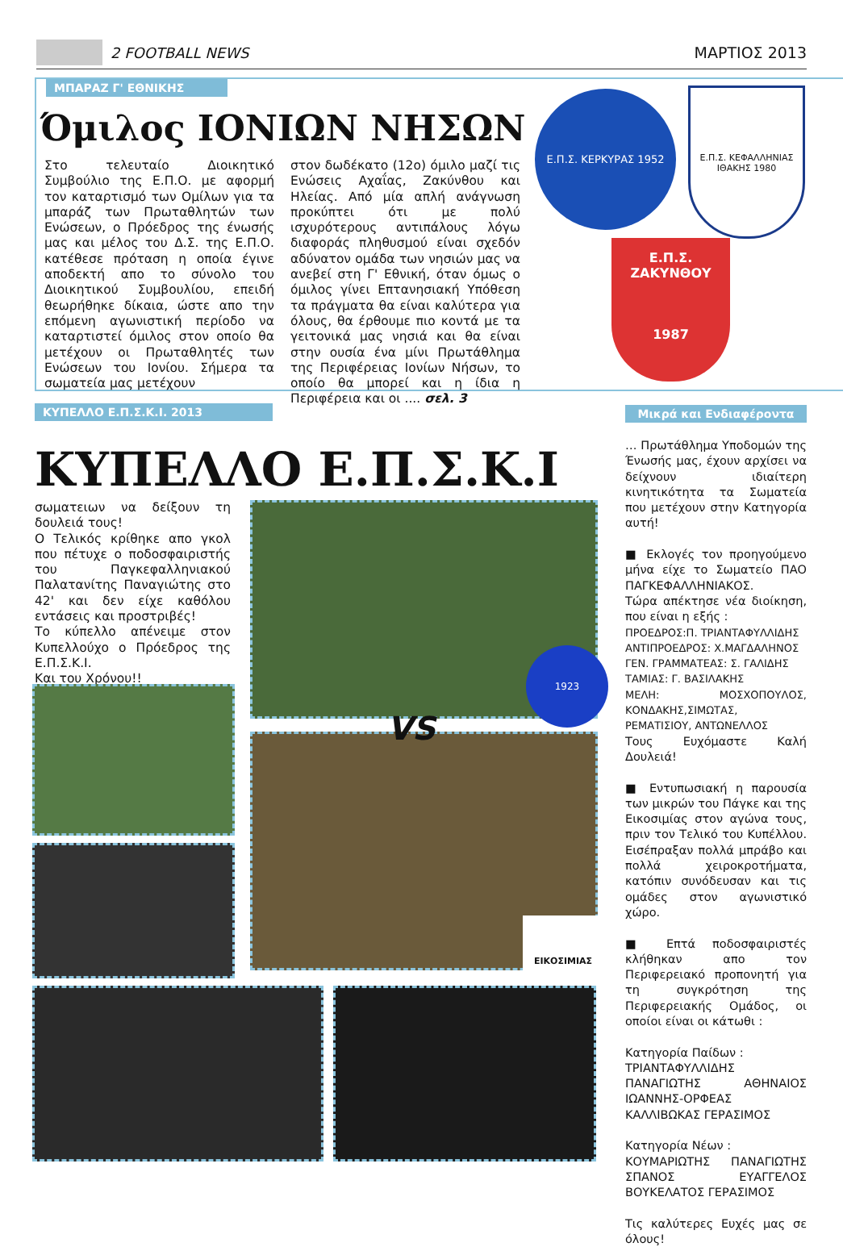2 FOOTBALL NEWS ΜΑΡΤΙΟΣ 2013
ΜΠΑΡΑΖ Γ' ΕΘΝΙΚΗΣ
Όμιλος ΙΟΝΙΩΝ ΝΗΣΩΝ
Στο τελευταίο Διοικητικό Συμβούλιο της Ε.Π.Ο. με αφορμή τον καταρτισμό των Ομίλων για τα μπαράζ των Πρωταθλητών των Ενώσεων, ο Πρόεδρος της ένωσής μας και μέλος του Δ.Σ. της Ε.Π.Ο. κατέθεσε πρόταση η οποία έγινε αποδεκτή απο το σύνολο του Διοικητικού Συμβουλίου, επειδή θεωρήθηκε δίκαια, ώστε απο την επόμενη αγωνιστική περίοδο να καταρτιστεί όμιλος στον οποίο θα μετέχουν οι Πρωταθλητές των Ενώσεων του Ιονίου. Σήμερα τα σωματεία μας μετέχουν
στον δωδέκατο (12ο) όμιλο μαζί τις Ενώσεις Αχαΐας, Ζακύνθου και Ηλείας. Από μία απλή ανάγνωση προκύπτει ότι με πολύ ισχυρότερους αντιπάλους λόγω διαφοράς πληθυσμού είναι σχεδόν αδύνατον ομάδα των νησιών μας να ανεβεί στη Γ' Εθνική, όταν όμως ο όμιλος γίνει Επτανησιακή Υπόθεση τα πράγματα θα είναι καλύτερα για όλους, θα έρθουμε πιο κοντά με τα γειτονικά μας νησιά και θα είναι στην ουσία ένα μίνι Πρωτάθλημα της Περιφέρειας Ιονίων Νήσων, το οποίο θα μπορεί και η ίδια η Περιφέρεια και οι .... σελ. 3
Ε.Π.Σ. ΚΕΡΚΥΡΑΣ 1952
Ε.Π.Σ. ΚΕΦΑΛΛΗΝΙΑΣ ΙΘΑΚΗΣ 1980
Ε.Π.Σ.
ΖΑΚΥΝΘΟΥ
1987
ΚΥΠΕΛΛΟ Ε.Π.Σ.Κ.Ι. 2013
ΚΥΠΕΛΛΟ Ε.Π.Σ.Κ.Ι
σωματειων να δείξουν τη δουλειά τους!
Ο Τελικός κρίθηκε απο γκολ που πέτυχε ο ποδοσφαιριστής του Παγκεφαλληνιακού Παλατανίτης Παναγιώτης στο 42' και δεν είχε καθόλου εντάσεις και προστριβές!
Το κύπελλο απένειμε στον Κυπελλούχο ο Πρόεδρος της Ε.Π.Σ.Κ.Ι.
Και του Χρόνου!!
1923
ΕΙΚΟΣΙΜΙΑΣ
VS
Μικρά και Ενδιαφέροντα
… Πρωτάθλημα Υποδομών της Ένωσής μας, έχουν αρχίσει να δείχνουν ιδιαίτερη κινητικότητα τα Σωματεία που μετέχουν στην Κατηγορία αυτή!
■ Εκλογές τον προηγούμενο μήνα είχε το Σωματείο ΠΑΟ ΠΑΓΚΕΦΑΛΛΗΝΙΑΚΟΣ.
Τώρα απέκτησε νέα διοίκηση, που είναι η εξής :
ΠΡΟΕΔΡΟΣ:Π. ΤΡΙΑΝΤΑΦΥΛΛΙΔΗΣ
ΑΝΤΙΠΡΟΕΔΡΟΣ: Χ.ΜΑΓΔΑΛΗΝΟΣ
ΓΕΝ. ΓΡΑΜΜΑΤΕΑΣ: Σ. ΓΑΛΙΔΗΣ
ΤΑΜΙΑΣ: Γ. ΒΑΣΙΛΑΚΗΣ
ΜΕΛΗ: ΜΟΣΧΟΠΟΥΛΟΣ, ΚΟΝΔΑΚΗΣ,ΣΙΜΩΤΑΣ, ΡΕΜΑΤΙΣΙΟΥ, ΑΝΤΩΝΕΛΛΟΣ
Τους Ευχόμαστε Καλή Δουλειά!
■ Εντυπωσιακή η παρουσία των μικρών του Πάγκε και της Εικοσιμίας στον αγώνα τους, πριν τον Τελικό του Κυπέλλου. Εισέπραξαν πολλά μπράβο και πολλά χειροκροτήματα, κατόπιν συνόδευσαν και τις ομάδες στον αγωνιστικό χώρο.
■ Επτά ποδοσφαιριστές κλήθηκαν απο τον Περιφερειακό προπονητή για τη συγκρότηση της Περιφερειακής Ομάδος, οι οποίοι είναι οι κάτωθι :
Κατηγορία Παίδων :
ΤΡΙΑΝΤΑΦΥΛΛΙΔΗΣ ΠΑΝΑΓΙΩΤΗΣ ΑΘΗΝΑΙΟΣ ΙΩΑΝΝΗΣ-ΟΡΦΕΑΣ ΚΑΛΛΙΒΩΚΑΣ ΓΕΡΑΣΙΜΟΣ
Κατηγορία Νέων :
ΚΟΥΜΑΡΙΩΤΗΣ ΠΑΝΑΓΙΩΤΗΣ ΣΠΑΝΟΣ ΕΥΑΓΓΕΛΟΣ ΒΟΥΚΕΛΑΤΟΣ ΓΕΡΑΣΙΜΟΣ
Τις καλύτερες Ευχές μας σε όλους!